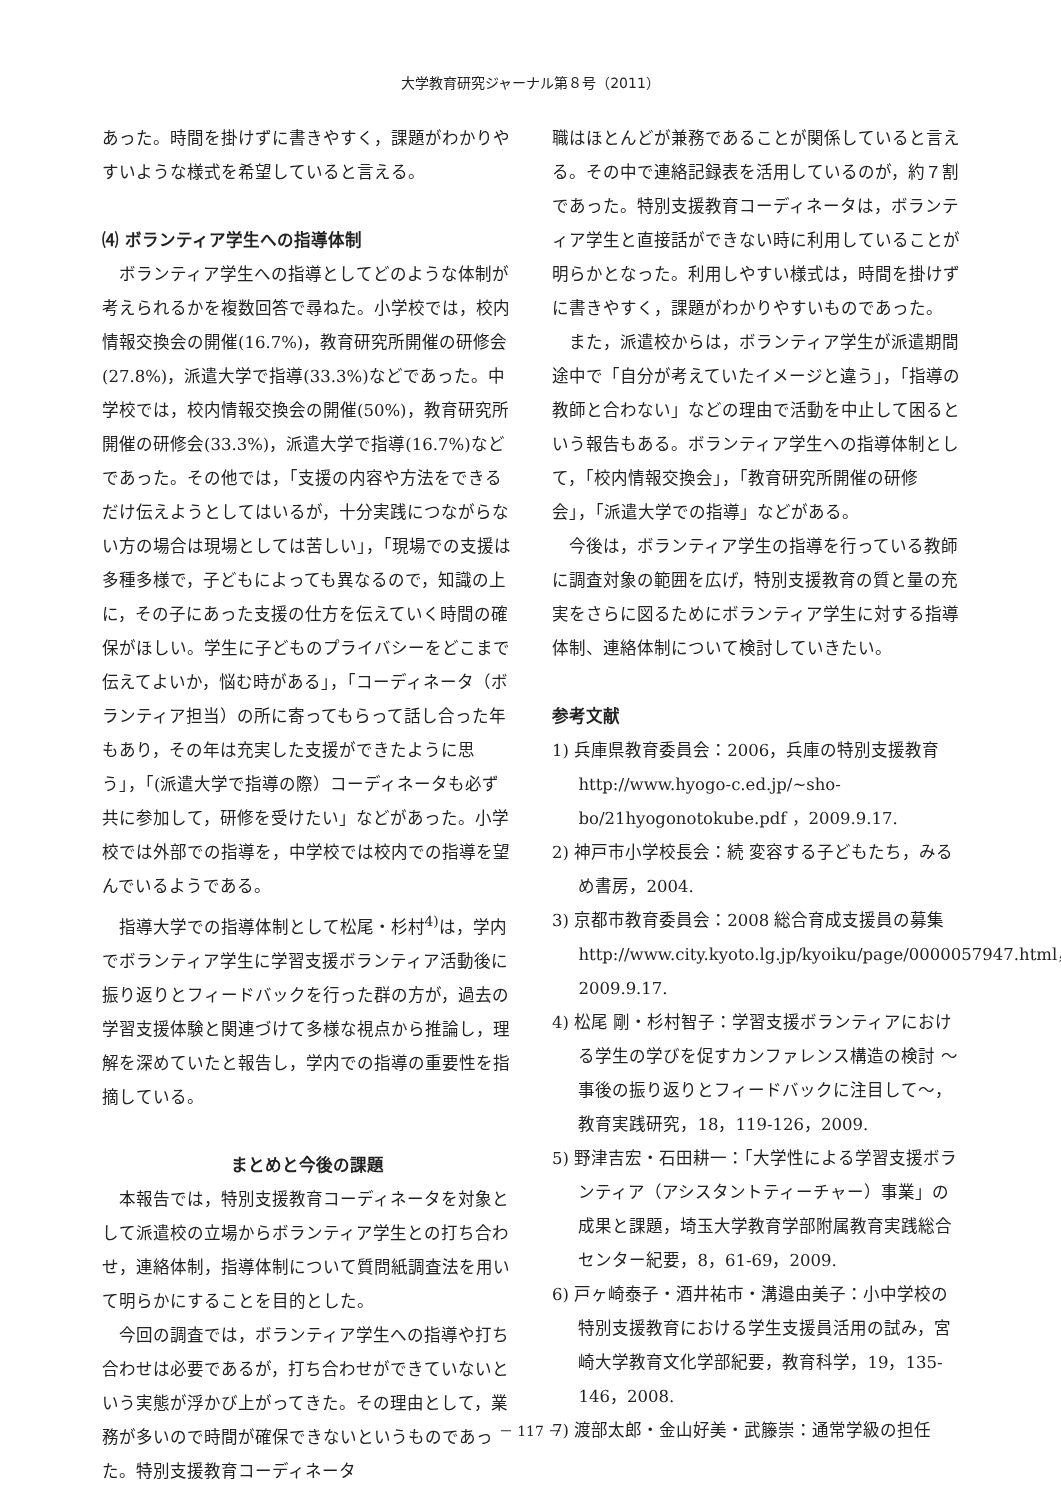大学教育研究ジャーナル第８号（2011）
あった。時間を掛けずに書きやすく，課題がわかりやすいような様式を希望していると言える。
⑷ ボランティア学生への指導体制
ボランティア学生への指導としてどのような体制が考えられるかを複数回答で尋ねた。小学校では，校内情報交換会の開催(16.7%)，教育研究所開催の研修会(27.8%)，派遣大学で指導(33.3%)などであった。中学校では，校内情報交換会の開催(50%)，教育研究所開催の研修会(33.3%)，派遣大学で指導(16.7%)などであった。その他では，「支援の内容や方法をできるだけ伝えようとしてはいるが，十分実践につながらない方の場合は現場としては苦しい」，「現場での支援は多種多様で，子どもによっても異なるので，知識の上に，その子にあった支援の仕方を伝えていく時間の確保がほしい。学生に子どものプライバシーをどこまで伝えてよいか，悩む時がある」，「コーディネータ（ボランティア担当）の所に寄ってもらって話し合った年もあり，その年は充実した支援ができたように思う」，「(派遣大学で指導の際）コーディネータも必ず共に参加して，研修を受けたい」などがあった。小学校では外部での指導を，中学校では校内での指導を望んでいるようである。
指導大学での指導体制として松尾・杉村<sup>4)</sup>は，学内でボランティア学生に学習支援ボランティア活動後に振り返りとフィードバックを行った群の方が，過去の学習支援体験と関連づけて多様な視点から推論し，理解を深めていたと報告し，学内での指導の重要性を指摘している。
まとめと今後の課題
本報告では，特別支援教育コーディネータを対象として派遣校の立場からボランティア学生との打ち合わせ，連絡体制，指導体制について質問紙調査法を用いて明らかにすることを目的とした。
今回の調査では，ボランティア学生への指導や打ち合わせは必要であるが，打ち合わせができていないという実態が浮かび上がってきた。その理由として，業務が多いので時間が確保できないというものであった。特別支援教育コーディネータ
職はほとんどが兼務であることが関係していると言える。その中で連絡記録表を活用しているのが，約７割であった。特別支援教育コーディネータは，ボランティア学生と直接話ができない時に利用していることが明らかとなった。利用しやすい様式は，時間を掛けずに書きやすく，課題がわかりやすいものであった。
また，派遣校からは，ボランティア学生が派遣期間途中で「自分が考えていたイメージと違う」，「指導の教師と合わない」などの理由で活動を中止して困るという報告もある。ボランティア学生への指導体制として，「校内情報交換会」，「教育研究所開催の研修会」，「派遣大学での指導」などがある。
今後は，ボランティア学生の指導を行っている教師に調査対象の範囲を広げ，特別支援教育の質と量の充実をさらに図るためにボランティア学生に対する指導体制、連絡体制について検討していきたい。
参考文献
1) 兵庫県教育委員会：2006，兵庫の特別支援教育 http://www.hyogo-c.ed.jp/~sho-bo/21hyogonotokube.pdf ，2009.9.17.
2) 神戸市小学校長会：続 変容する子どもたち，みるめ書房，2004.
3) 京都市教育委員会：2008 総合育成支援員の募集 http://www.city.kyoto.lg.jp/kyoiku/page/0000057947.html，2009.9.17.
4) 松尾 剛・杉村智子：学習支援ボランティアにおける学生の学びを促すカンファレンス構造の検討 ～事後の振り返りとフィードバックに注目して～，教育実践研究，18，119-126，2009.
5) 野津吉宏・石田耕一：「大学性による学習支援ボランティア（アシスタントティーチャー）事業」の成果と課題，埼玉大学教育学部附属教育実践総合センター紀要，8，61-69，2009.
6) 戸ヶ崎泰子・酒井祐市・溝邉由美子：小中学校の特別支援教育における学生支援員活用の試み，宮崎大学教育文化学部紀要，教育科学，19，135-146，2008.
7) 渡部太郎・金山好美・武籐崇：通常学級の担任
－ 117 －